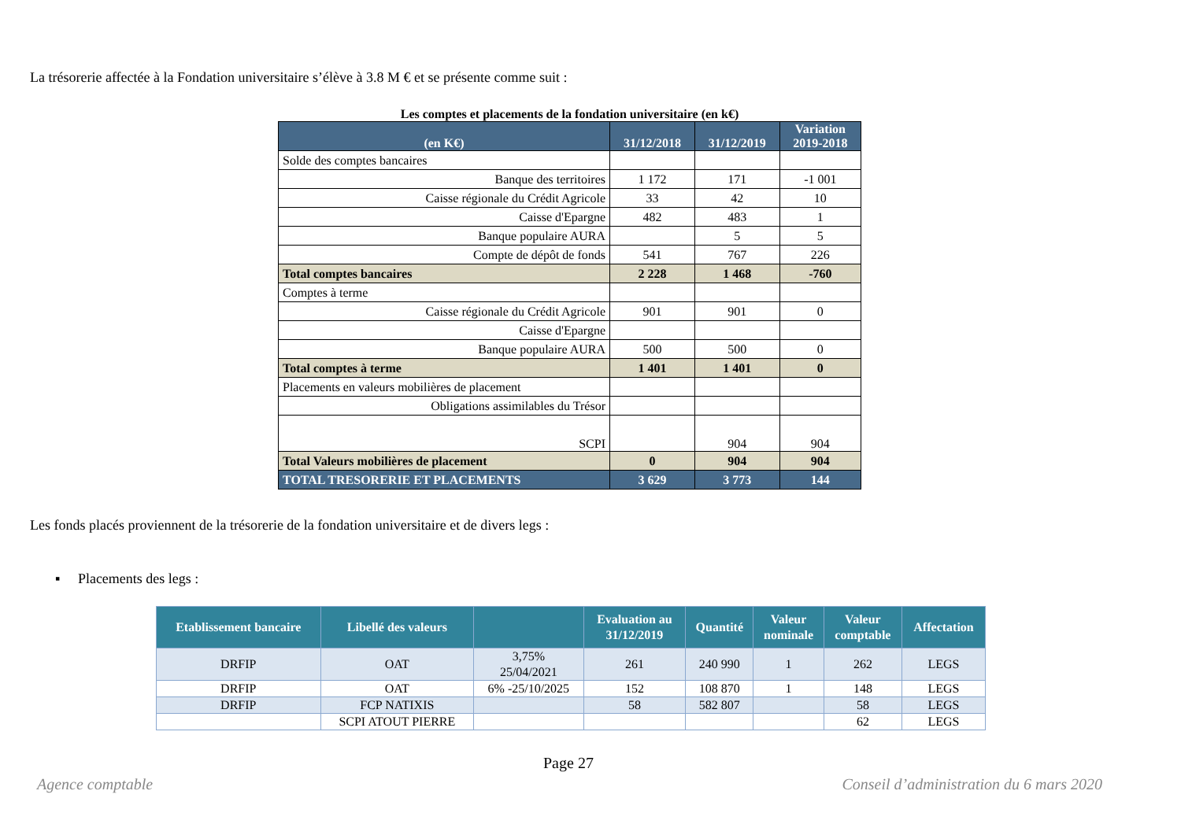La trésorerie affectée à la Fondation universitaire s’élève à 3.8 M € et se présente comme suit :
Les comptes et placements de la fondation universitaire (en k€)
| (en K€) | 31/12/2018 | 31/12/2019 | Variation 2019-2018 |
| --- | --- | --- | --- |
| Solde des comptes bancaires | | | |
| Banque des territoires | 1 172 | 171 | -1 001 |
| Caisse régionale du Crédit Agricole | 33 | 42 | 10 |
| Caisse d'Epargne | 482 | 483 | 1 |
| Banque populaire AURA | | 5 | 5 |
| Compte de dépôt de fonds | 541 | 767 | 226 |
| Total comptes bancaires | 2 228 | 1 468 | -760 |
| Comptes à terme | | | |
| Caisse régionale du Crédit Agricole | 901 | 901 | 0 |
| Caisse d'Epargne | | | |
| Banque populaire AURA | 500 | 500 | 0 |
| Total comptes à terme | 1 401 | 1 401 | 0 |
| Placements en valeurs mobilières de placement | | | |
| Obligations assimilables du Trésor | | | |
| SCPI | | 904 | 904 |
| Total Valeurs mobilières de placement | 0 | 904 | 904 |
| TOTAL TRESORERIE ET PLACEMENTS | 3 629 | 3 773 | 144 |
Les fonds placés proviennent de la trésorerie de la fondation universitaire et de divers legs :
▪ Placements des legs :
| Etablissement bancaire | Libellé des valeurs | | Evaluation au 31/12/2019 | Quantité | Valeur nominale | Valeur comptable | Affectation |
| --- | --- | --- | --- | --- | --- | --- | --- |
| DRFIP | OAT | 3,75% 25/04/2021 | 261 | 240 990 | 1 | 262 | LEGS |
| DRFIP | OAT | 6% -25/10/2025 | 152 | 108 870 | 1 | 148 | LEGS |
| DRFIP | FCP NATIXIS | | 58 | 582 807 | | 58 | LEGS |
| | SCPI ATOUT PIERRE | | | | | 62 | LEGS |
Page 27
Agence comptable
Conseil d’administration du 6 mars 2020